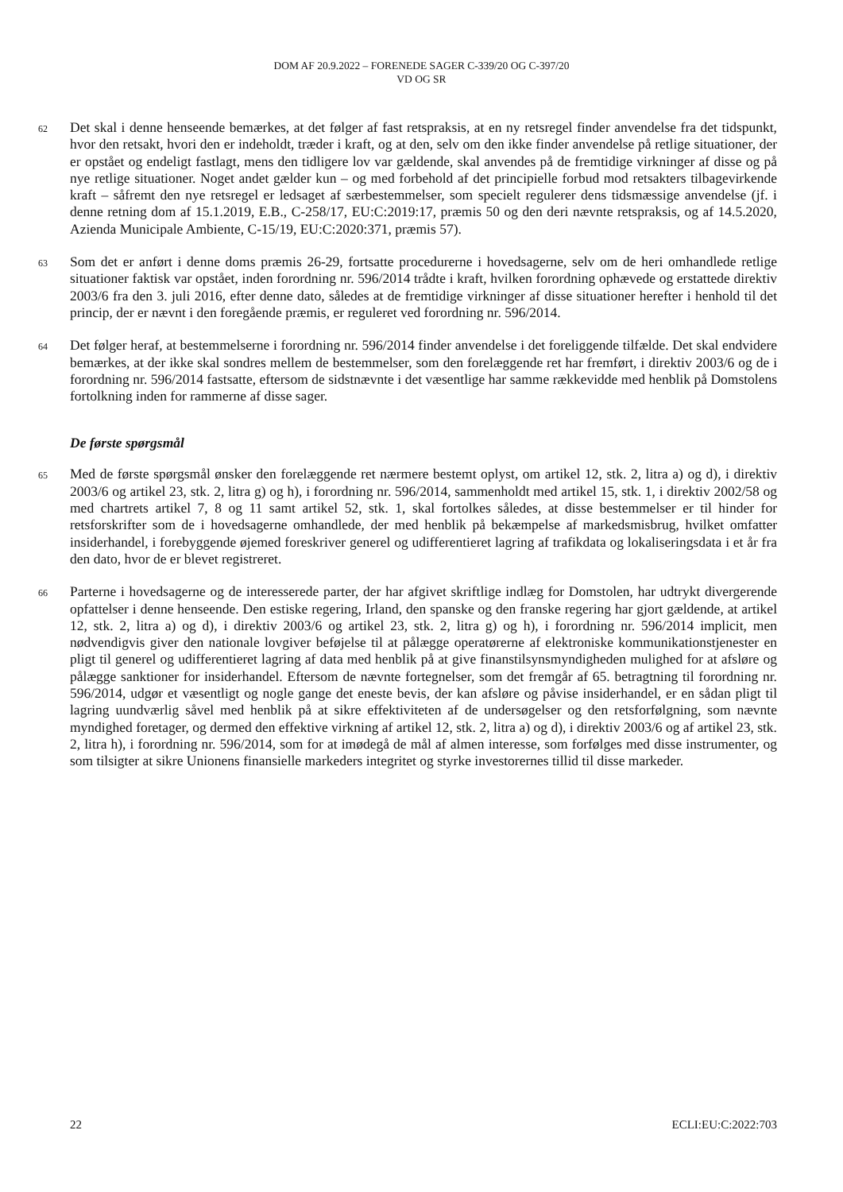DOM AF 20.9.2022 – FORENEDE SAGER C-339/20 OG C-397/20
VD OG SR
62
Det skal i denne henseende bemærkes, at det følger af fast retspraksis, at en ny retsregel finder anvendelse fra det tidspunkt, hvor den retsakt, hvori den er indeholdt, træder i kraft, og at den, selv om den ikke finder anvendelse på retlige situationer, der er opstået og endeligt fastlagt, mens den tidligere lov var gældende, skal anvendes på de fremtidige virkninger af disse og på nye retlige situationer. Noget andet gælder kun – og med forbehold af det principielle forbud mod retsakters tilbagevirkende kraft – såfremt den nye retsregel er ledsaget af særbestemmelser, som specielt regulerer dens tidsmæssige anvendelse (jf. i denne retning dom af 15.1.2019, E.B., C-258/17, EU:C:2019:17, præmis 50 og den deri nævnte retspraksis, og af 14.5.2020, Azienda Municipale Ambiente, C-15/19, EU:C:2020:371, præmis 57).
63
Som det er anført i denne doms præmis 26-29, fortsatte procedurerne i hovedsagerne, selv om de heri omhandlede retlige situationer faktisk var opstået, inden forordning nr. 596/2014 trådte i kraft, hvilken forordning ophævede og erstattede direktiv 2003/6 fra den 3. juli 2016, efter denne dato, således at de fremtidige virkninger af disse situationer herefter i henhold til det princip, der er nævnt i den foregående præmis, er reguleret ved forordning nr. 596/2014.
64
Det følger heraf, at bestemmelserne i forordning nr. 596/2014 finder anvendelse i det foreliggende tilfælde. Det skal endvidere bemærkes, at der ikke skal sondres mellem de bestemmelser, som den forelæggende ret har fremført, i direktiv 2003/6 og de i forordning nr. 596/2014 fastsatte, eftersom de sidstnævnte i det væsentlige har samme rækkevidde med henblik på Domstolens fortolkning inden for rammerne af disse sager.
De første spørgsmål
65
Med de første spørgsmål ønsker den forelæggende ret nærmere bestemt oplyst, om artikel 12, stk. 2, litra a) og d), i direktiv 2003/6 og artikel 23, stk. 2, litra g) og h), i forordning nr. 596/2014, sammenholdt med artikel 15, stk. 1, i direktiv 2002/58 og med chartrets artikel 7, 8 og 11 samt artikel 52, stk. 1, skal fortolkes således, at disse bestemmelser er til hinder for retsforskrifter som de i hovedsagerne omhandlede, der med henblik på bekæmpelse af markedsmisbrug, hvilket omfatter insiderhandel, i forebyggende øjemed foreskriver generel og udifferentieret lagring af trafikdata og lokaliseringsdata i et år fra den dato, hvor de er blevet registreret.
66
Parterne i hovedsagerne og de interesserede parter, der har afgivet skriftlige indlæg for Domstolen, har udtrykt divergerende opfattelser i denne henseende. Den estiske regering, Irland, den spanske og den franske regering har gjort gældende, at artikel 12, stk. 2, litra a) og d), i direktiv 2003/6 og artikel 23, stk. 2, litra g) og h), i forordning nr. 596/2014 implicit, men nødvendigvis giver den nationale lovgiver beføjelse til at pålægge operatørerne af elektroniske kommunikationstjenester en pligt til generel og udifferentieret lagring af data med henblik på at give finanstilsynsmyndigheden mulighed for at afsløre og pålægge sanktioner for insiderhandel. Eftersom de nævnte fortegnelser, som det fremgår af 65. betragtning til forordning nr. 596/2014, udgør et væsentligt og nogle gange det eneste bevis, der kan afsløre og påvise insiderhandel, er en sådan pligt til lagring uundværlig såvel med henblik på at sikre effektiviteten af de undersøgelser og den retsforfølgning, som nævnte myndighed foretager, og dermed den effektive virkning af artikel 12, stk. 2, litra a) og d), i direktiv 2003/6 og af artikel 23, stk. 2, litra h), i forordning nr. 596/2014, som for at imødegå de mål af almen interesse, som forfølges med disse instrumenter, og som tilsigter at sikre Unionens finansielle markeders integritet og styrke investorernes tillid til disse markeder.
22 ECLI:EU:C:2022:703